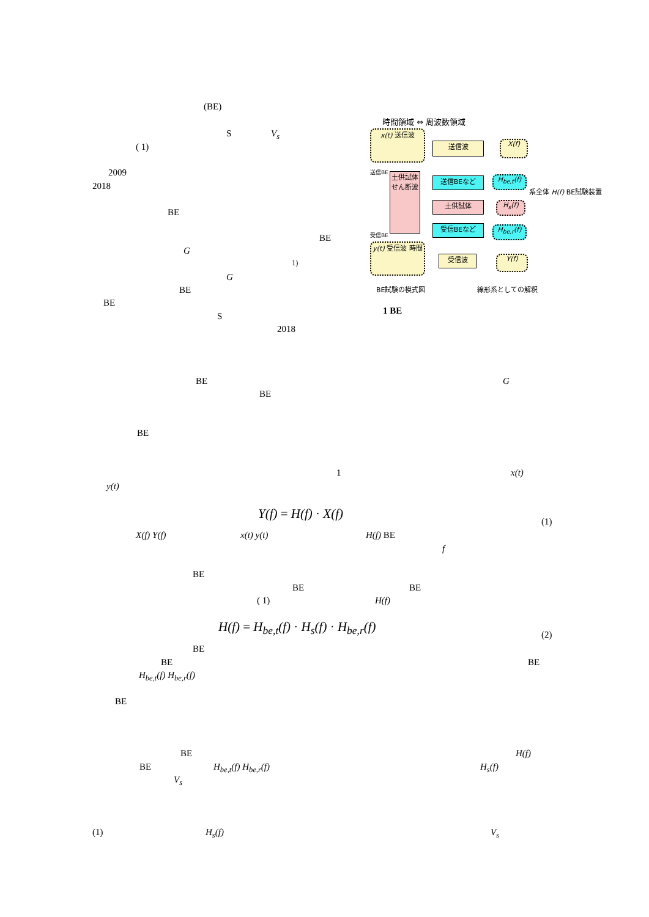(BE)
S V<sub>s</sub>
( 1)
2009
2018
BE
BE
G
<sup>1)</sup>
G
BE
BE
S
2018
時間領域 ⇔ 周波数領域
x(t) 送信波
送信波 X(f)
送信BE
土供試体 せん断波
受信BE
送信BEなど
H<sub>be,t</sub>(f)
土供試体 H<sub>s</sub>(f)
受信BEなど
H<sub>be,r</sub>(f)
系全体 H(f) BE試験装置
y(t) 受信波 時間
受信波 Y(f)
BE試験の模式図 線形系としての解釈
1 BE
BE G
BE
BE
1 x(t)
y(t)
Y(f) = H(f) · X(f)
(1)
X(f) Y(f) x(t) y(t) H(f) BE
f
BE
BE BE
( 1) H(f)
H(f) = H<sub>be,t</sub>(f) · H<sub>s</sub>(f) · H<sub>be,r</sub>(f)
(2)
BE
BE BE
H<sub>be,t</sub>(f) H<sub>be,r</sub>(f)
BE
BE H(f)
BE H<sub>be,t</sub>(f) H<sub>be,r</sub>(f) H<sub>s</sub>(f)
V<sub>s</sub>
(1) H<sub>s</sub>(f) V<sub>s</sub>